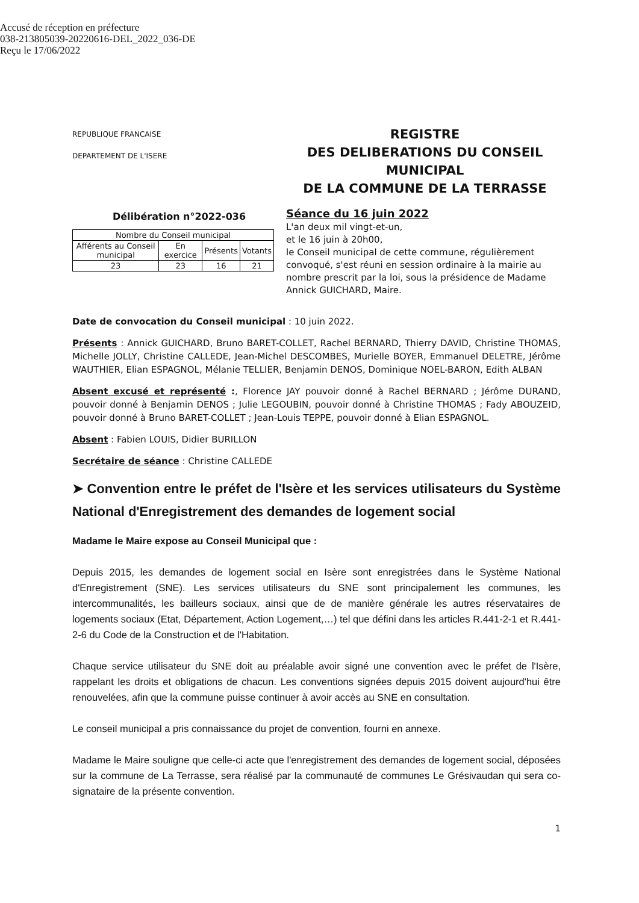Accusé de réception en préfecture
038-213805039-20220616-DEL_2022_036-DE
Reçu le 17/06/2022
REPUBLIQUE FRANCAISE
DEPARTEMENT DE L'ISERE
REGISTRE
DES DELIBERATIONS DU CONSEIL MUNICIPAL
DE LA COMMUNE DE LA TERRASSE
Délibération n°2022-036
| Nombre du Conseil municipal | | | |
| --- | --- | --- | --- |
| Afférents au Conseil municipal | En exercice | Présents | Votants |
| 23 | 23 | 16 | 21 |
Séance du 16 juin 2022
L'an deux mil vingt-et-un,
et le 16 juin à 20h00,
le Conseil municipal de cette commune, régulièrement convoqué, s'est réuni en session ordinaire à la mairie au nombre prescrit par la loi, sous la présidence de Madame Annick GUICHARD, Maire.
Date de convocation du Conseil municipal : 10 juin 2022.
Présents : Annick GUICHARD, Bruno BARET-COLLET, Rachel BERNARD, Thierry DAVID, Christine THOMAS, Michelle JOLLY, Christine CALLEDE, Jean-Michel DESCOMBES, Murielle BOYER, Emmanuel DELETRE, Jérôme WAUTHIER, Elian ESPAGNOL, Mélanie TELLIER, Benjamin DENOS, Dominique NOEL-BARON, Edith ALBAN
Absent excusé et représenté :, Florence JAY pouvoir donné à Rachel BERNARD ; Jérôme DURAND, pouvoir donné à Benjamin DENOS ; Julie LEGOUBIN, pouvoir donné à Christine THOMAS ; Fady ABOUZEID, pouvoir donné à Bruno BARET-COLLET ; Jean-Louis TEPPE, pouvoir donné à Elian ESPAGNOL.
Absent : Fabien LOUIS, Didier BURILLON
Secrétaire de séance : Christine CALLEDE
➤ Convention entre le préfet de l'Isère et les services utilisateurs du Système National d'Enregistrement des demandes de logement social
Madame le Maire expose au Conseil Municipal que :
Depuis 2015, les demandes de logement social en Isère sont enregistrées dans le Système National d'Enregistrement (SNE). Les services utilisateurs du SNE sont principalement les communes, les intercommunalités, les bailleurs sociaux, ainsi que de de manière générale les autres réservataires de logements sociaux (Etat, Département, Action Logement,…) tel que défini dans les articles R.441-2-1 et R.441-2-6 du Code de la Construction et de l'Habitation.
Chaque service utilisateur du SNE doit au préalable avoir signé une convention avec le préfet de l'Isère, rappelant les droits et obligations de chacun. Les conventions signées depuis 2015 doivent aujourd'hui être renouvelées, afin que la commune puisse continuer à avoir accès au SNE en consultation.
Le conseil municipal a pris connaissance du projet de convention, fourni en annexe.
Madame le Maire souligne que celle-ci acte que l'enregistrement des demandes de logement social, déposées sur la commune de La Terrasse, sera réalisé par la communauté de communes Le Grésivaudan qui sera co-signataire de la présente convention.
1